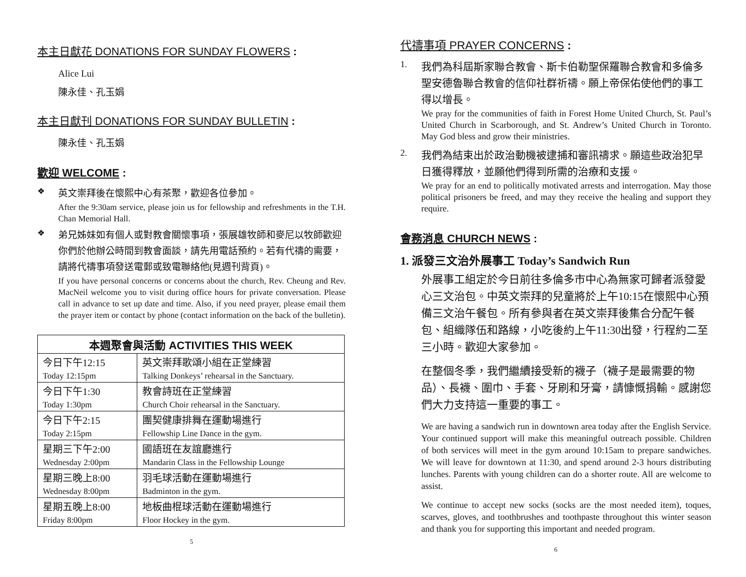本主日獻花 DONATIONS FOR SUNDAY FLOWERS :
Alice Lui
陳永佳、孔玉娟
本主日獻刊 DONATIONS FOR SUNDAY BULLETIN :
陳永佳、孔玉娟
歡迎 WELCOME :
❖
英文崇拜後在懷熙中心有茶聚，歡迎各位參加。
After the 9:30am service, please join us for fellowship and refreshments in the T.H. Chan Memorial Hall.
❖
弟兄姊妹如有個人或對教會關懷事項，張展雄牧師和麥尼以牧師歡迎你們於他辦公時間到教會面談，請先用電話預約。若有代禱的需要，請將代禱事項發送電郵或致電聯絡他(見週刊背頁)。
If you have personal concerns or concerns about the church, Rev. Cheung and Rev. MacNeil welcome you to visit during office hours for private conversation. Please call in advance to set up date and time. Also, if you need prayer, please email them the prayer item or contact by phone (contact information on the back of the bulletin).
| 本週聚會與活動 ACTIVITIES THIS WEEK | |
| --- | --- |
| 今日下午12:15 | 英文崇拜歌頌小組在正堂練習 |
| Today 12:15pm | Talking Donkeys’ rehearsal in the Sanctuary. |
| 今日下午1:30 | 教會詩班在正堂練習 |
| Today 1:30pm | Church Choir rehearsal in the Sanctuary. |
| 今日下午2:15 | 團契健康排舞在運動場進行 |
| Today 2:15pm | Fellowship Line Dance in the gym. |
| 星期三下午2:00 | 國語班在友誼廳進行 |
| Wednesday 2:00pm | Mandarin Class in the Fellowship Lounge |
| 星期三晚上8:00 | 羽毛球活動在運動場進行 |
| Wednesday 8:00pm | Badminton in the gym. |
| 星期五晚上8:00 | 地板曲棍球活動在運動場進行 |
| Friday 8:00pm | Floor Hockey in the gym. |
5
代禱事項 PRAYER CONCERNS :
1.
我們為科屆斯家聯合教會、斯卡伯勒聖保羅聯合教會和多倫多聖安德魯聯合教會的信仰社群祈禱。願上帝保佑使他們的事工得以增長。
We pray for the communities of faith in Forest Home United Church, St. Paul’s United Church in Scarborough, and St. Andrew’s United Church in Toronto. May God bless and grow their ministries.
2.
我們為結束出於政治動機被逮捕和審訊禱求。願這些政治犯早日獲得釋放，並願他們得到所需的治療和支援。
We pray for an end to politically motivated arrests and interrogation. May those political prisoners be freed, and may they receive the healing and support they require.
會務消息 CHURCH NEWS :
1. 派發三文治外展事工 Today’s Sandwich Run
外展事工組定於今日前往多倫多市中心為無家可歸者派發愛心三文治包。中英文崇拜的兒童將於上午10:15在懷熙中心預備三文治午餐包。所有參與者在英文崇拜後集合分配午餐包、組織隊伍和路線，小吃後約上午11:30出發，行程約二至三小時。歡迎大家參加。
在整個冬季，我們繼續接受新的襪子（襪子是最需要的物品）、長襪、圍巾、手套、牙刷和牙膏，請慷慨捐輸。感謝您們大力支持這一重要的事工。
We are having a sandwich run in downtown area today after the English Service. Your continued support will make this meaningful outreach possible. Children of both services will meet in the gym around 10:15am to prepare sandwiches. We will leave for downtown at 11:30, and spend around 2-3 hours distributing lunches. Parents with young children can do a shorter route. All are welcome to assist.
We continue to accept new socks (socks are the most needed item), toques, scarves, gloves, and toothbrushes and toothpaste throughout this winter season and thank you for supporting this important and needed program.
6